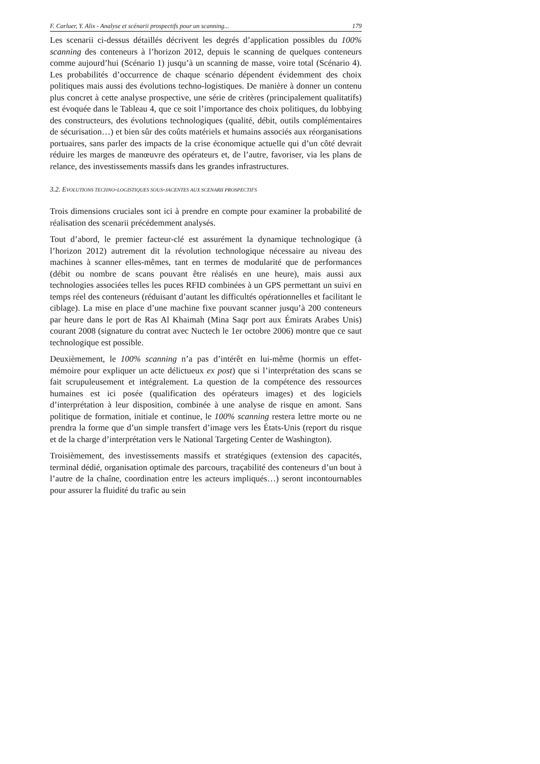F. Carluer, Y. Alix - Analyse et scénarii prospectifs pour un scanning... 179
Les scenarii ci-dessus détaillés décrivent les degrés d’application possibles du 100% scanning des conteneurs à l’horizon 2012, depuis le scanning de quelques conteneurs comme aujourd’hui (Scénario 1) jusqu’à un scanning de masse, voire total (Scénario 4). Les probabilités d’occurrence de chaque scénario dépendent évidemment des choix politiques mais aussi des évolutions techno-logistiques. De manière à donner un contenu plus concret à cette analyse prospective, une série de critères (principalement qualitatifs) est évoquée dans le Tableau 4, que ce soit l’importance des choix politiques, du lobbying des constructeurs, des évolutions technologiques (qualité, débit, outils complémentaires de sécurisation…) et bien sûr des coûts matériels et humains associés aux réorganisations portuaires, sans parler des impacts de la crise économique actuelle qui d’un côté devrait réduire les marges de manœuvre des opérateurs et, de l’autre, favoriser, via les plans de relance, des investissements massifs dans les grandes infrastructures.
3.2. EVOLUTIONS TECHNO-LOGISTIQUES SOUS-JACENTES AUX SCENARII PROSPECTIFS
Trois dimensions cruciales sont ici à prendre en compte pour examiner la probabilité de réalisation des scenarii précédemment analysés.
Tout d’abord, le premier facteur-clé est assurément la dynamique technologique (à l’horizon 2012) autrement dit la révolution technologique nécessaire au niveau des machines à scanner elles-mêmes, tant en termes de modularité que de performances (débit ou nombre de scans pouvant être réalisés en une heure), mais aussi aux technologies associées telles les puces RFID combinées à un GPS permettant un suivi en temps réel des conteneurs (réduisant d’autant les difficultés opérationnelles et facilitant le ciblage). La mise en place d’une machine fixe pouvant scanner jusqu’à 200 conteneurs par heure dans le port de Ras Al Khaimah (Mina Saqr port aux Émirats Arabes Unis) courant 2008 (signature du contrat avec Nuctech le 1er octobre 2006) montre que ce saut technologique est possible.
Deuxièmement, le 100% scanning n’a pas d’intérêt en lui-même (hormis un effet-mémoire pour expliquer un acte délictueux ex post) que si l’interprétation des scans se fait scrupuleusement et intégralement. La question de la compétence des ressources humaines est ici posée (qualification des opérateurs images) et des logiciels d’interprétation à leur disposition, combinée à une analyse de risque en amont. Sans politique de formation, initiale et continue, le 100% scanning restera lettre morte ou ne prendra la forme que d’un simple transfert d’image vers les États-Unis (report du risque et de la charge d’interprétation vers le National Targeting Center de Washington).
Troisièmement, des investissements massifs et stratégiques (extension des capacités, terminal dédié, organisation optimale des parcours, traçabilité des conteneurs d’un bout à l’autre de la chaîne, coordination entre les acteurs impliqués…) seront incontournables pour assurer la fluidité du trafic au sein